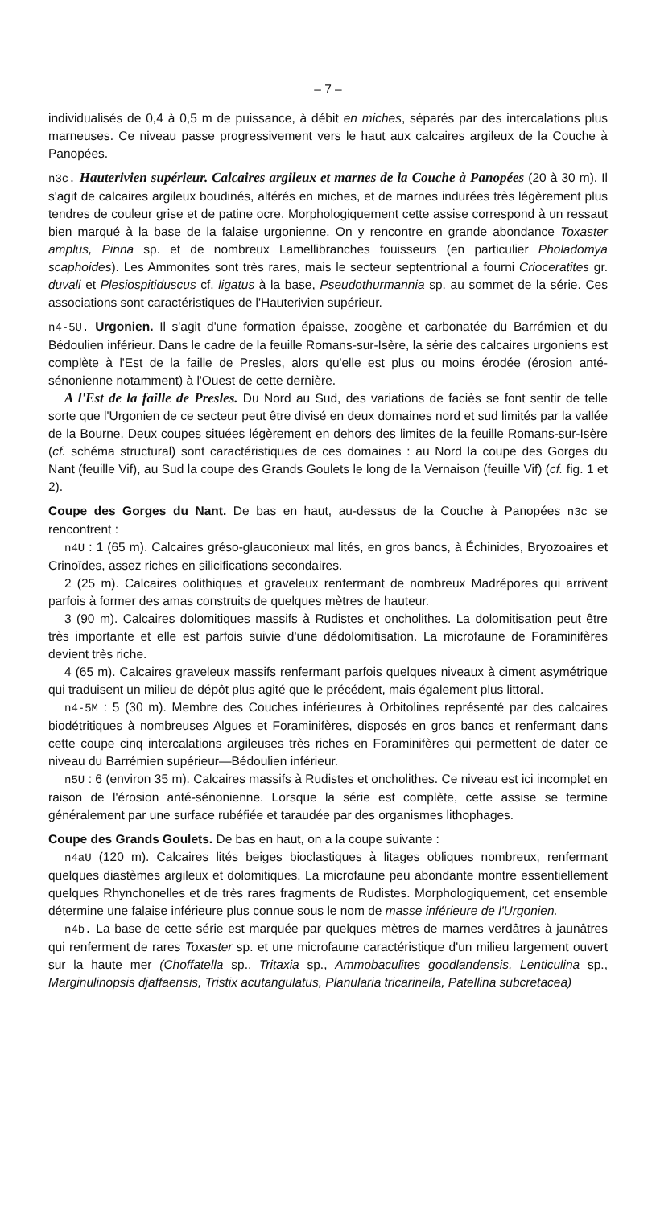– 7 –
individualisés de 0,4 à 0,5 m de puissance, à débit en miches, séparés par des intercalations plus marneuses. Ce niveau passe progressivement vers le haut aux calcaires argileux de la Couche à Panopées.
n3c. Hauterivien supérieur. Calcaires argileux et marnes de la Couche à Panopées (20 à 30 m). Il s'agit de calcaires argileux boudinés, altérés en miches, et de marnes indurées très légèrement plus tendres de couleur grise et de patine ocre. Morphologiquement cette assise correspond à un ressaut bien marqué à la base de la falaise urgonienne. On y rencontre en grande abondance Toxaster amplus, Pinna sp. et de nombreux Lamellibranches fouisseurs (en particulier Pholadomya scaphoides). Les Ammonites sont très rares, mais le secteur septentrional a fourni Crioceratites gr. duvali et Plesiospitiduscus cf. ligatus à la base, Pseudothurmannia sp. au sommet de la série. Ces associations sont caractéristiques de l'Hauterivien supérieur.
n4-5U. Urgonien. Il s'agit d'une formation épaisse, zoogène et carbonatée du Barrémien et du Bédoulien inférieur. Dans le cadre de la feuille Romans-sur-Isère, la série des calcaires urgoniens est complète à l'Est de la faille de Presles, alors qu'elle est plus ou moins érodée (érosion anté-sénonienne notamment) à l'Ouest de cette dernière.
A l'Est de la faille de Presles. Du Nord au Sud, des variations de faciès se font sentir de telle sorte que l'Urgonien de ce secteur peut être divisé en deux domaines nord et sud limités par la vallée de la Bourne. Deux coupes situées légèrement en dehors des limites de la feuille Romans-sur-Isère (cf. schéma structural) sont caractéristiques de ces domaines : au Nord la coupe des Gorges du Nant (feuille Vif), au Sud la coupe des Grands Goulets le long de la Vernaison (feuille Vif) (cf. fig. 1 et 2).
Coupe des Gorges du Nant. De bas en haut, au-dessus de la Couche à Panopées n3c se rencontrent :
n4U : 1 (65 m). Calcaires gréso-glauconieux mal lités, en gros bancs, à Échinides, Bryozoaires et Crinoïdes, assez riches en silicifications secondaires.
2 (25 m). Calcaires oolithiques et graveleux renfermant de nombreux Madrépores qui arrivent parfois à former des amas construits de quelques mètres de hauteur.
3 (90 m). Calcaires dolomitiques massifs à Rudistes et oncholithes. La dolomitisation peut être très importante et elle est parfois suivie d'une dédolomitisation. La microfaune de Foraminifères devient très riche.
4 (65 m). Calcaires graveleux massifs renfermant parfois quelques niveaux à ciment asymétrique qui traduisent un milieu de dépôt plus agité que le précédent, mais également plus littoral.
n4-5M : 5 (30 m). Membre des Couches inférieures à Orbitolines représenté par des calcaires biodétritiques à nombreuses Algues et Foraminifères, disposés en gros bancs et renfermant dans cette coupe cinq intercalations argileuses très riches en Foraminifères qui permettent de dater ce niveau du Barrémien supérieur—Bédoulien inférieur.
n5U : 6 (environ 35 m). Calcaires massifs à Rudistes et oncholithes. Ce niveau est ici incomplet en raison de l'érosion anté-sénonienne. Lorsque la série est complète, cette assise se termine généralement par une surface rubéfiée et taraudée par des organismes lithophages.
Coupe des Grands Goulets. De bas en haut, on a la coupe suivante :
n4aU (120 m). Calcaires lités beiges bioclastiques à litages obliques nombreux, renfermant quelques diastèmes argileux et dolomitiques. La microfaune peu abondante montre essentiellement quelques Rhynchonelles et de très rares fragments de Rudistes. Morphologiquement, cet ensemble détermine une falaise inférieure plus connue sous le nom de masse inférieure de l'Urgonien.
n4b. La base de cette série est marquée par quelques mètres de marnes verdâtres à jaunâtres qui renferment de rares Toxaster sp. et une microfaune caractéristique d'un milieu largement ouvert sur la haute mer (Choffatella sp., Tritaxia sp., Ammobaculites goodlandensis, Lenticulina sp., Marginulinopsis djaffaensis, Tristix acutangulatus, Planularia tricarinella, Patellina subcretacea)